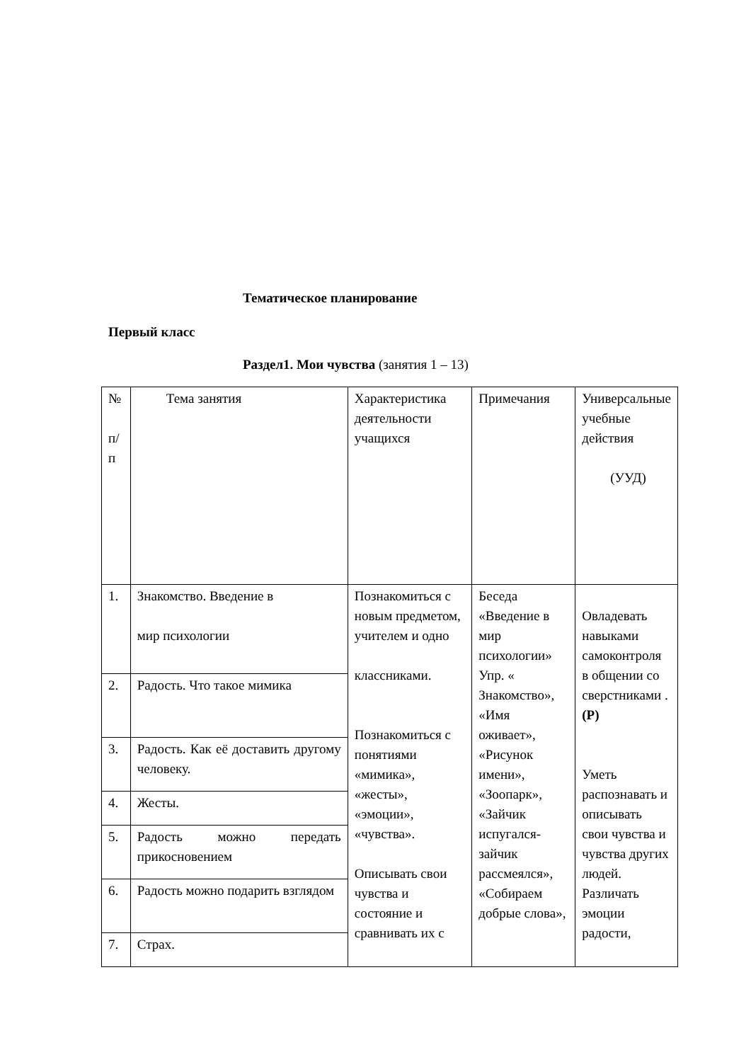Тематическое планирование
Первый класс
Раздел1. Мои чувства (занятия 1 – 13)
| № п/ п | Тема занятия | Характеристика деятельности учащихся | Примечания | Универсальные учебные действия (УУД) |
| 1. | Знакомство. Введение в мир психологии | Познакомиться с новым предметом, учителем и одно классниками. Познакомиться с понятиями «мимика», «жесты», «эмоции», «чувства». Описывать свои чувства и состояние и сравнивать их с | Беседа «Введение в мир психологии» Упр. « Знакомство», «Имя оживает», «Рисунок имени», «Зоопарк», «Зайчик испугался-зайчик рассмеялся», «Собираем добрые слова», | Овладевать навыками самоконтроля в общении со сверстниками . (Р) Уметь распознавать и описывать свои чувства и чувства других людей. Различать эмоции радости, |
| 2. | Радость. Что такое мимика | | | |
| 3. | Радость. Как её доставить другому человеку. | | | |
| 4. | Жесты. | | | |
| 5. | Радость можно передать прикосновением | | | |
| 6. | Радость можно подарить взглядом | | | |
| 7. | Страх. | | | |